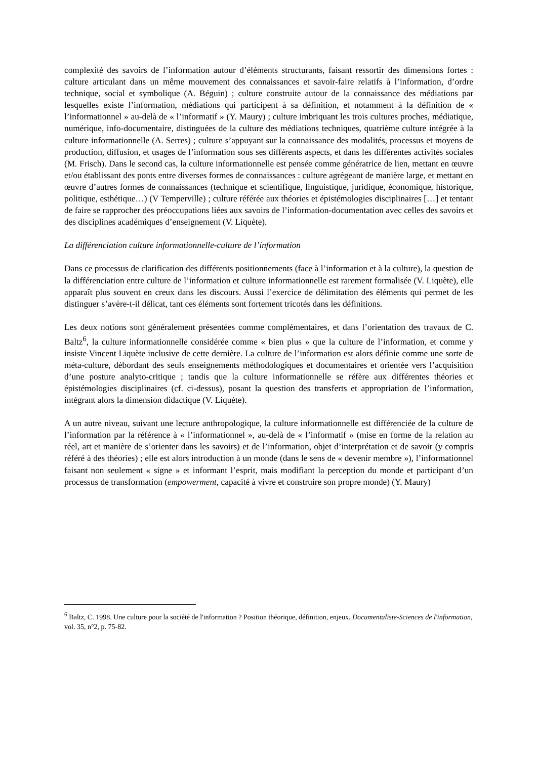complexité des savoirs de l’information autour d’éléments structurants, faisant ressortir des dimensions fortes : culture articulant dans un même mouvement des connaissances et savoir-faire relatifs à l’information, d’ordre technique, social et symbolique (A. Béguin) ; culture construite autour de la connaissance des médiations par lesquelles existe l’information, médiations qui participent à sa définition, et notamment à la définition de « l’informationnel » au-delà de « l’informatif » (Y. Maury) ; culture imbriquant les trois cultures proches, médiatique, numérique, info-documentaire, distinguées de la culture des médiations techniques, quatrième culture intégrée à la culture informationnelle (A. Serres) ; culture s’appuyant sur la connaissance des modalités, processus et moyens de production, diffusion, et usages de l’information sous ses différents aspects, et dans les différentes activités sociales (M. Frisch). Dans le second cas, la culture informationnelle est pensée comme génératrice de lien, mettant en œuvre et/ou établissant des ponts entre diverses formes de connaissances : culture agrégeant de manière large, et mettant en œuvre d’autres formes de connaissances (technique et scientifique, linguistique, juridique, économique, historique, politique, esthétique…) (V Temperville) ; culture référée aux théories et épistémologies disciplinaires […] et tentant de faire se rapprocher des préoccupations liées aux savoirs de l’information-documentation avec celles des savoirs et des disciplines académiques d’enseignement (V. Liquète).
La différenciation culture informationnelle-culture de l’information
Dans ce processus de clarification des différents positionnements (face à l’information et à la culture), la question de la différenciation entre culture de l’information et culture informationnelle est rarement formalisée (V. Liquète), elle apparaît plus souvent en creux dans les discours. Aussi l’exercice de délimitation des éléments qui permet de les distinguer s’avère-t-il délicat, tant ces éléments sont fortement tricotés dans les définitions.
Les deux notions sont généralement présentées comme complémentaires, et dans l’orientation des travaux de C. Baltz<sup>6</sup>, la culture informationnelle considérée comme « bien plus » que la culture de l’information, et comme y insiste Vincent Liquète inclusive de cette dernière. La culture de l’information est alors définie comme une sorte de méta-culture, débordant des seuls enseignements méthodologiques et documentaires et orientée vers l’acquisition d’une posture analyto-critique ; tandis que la culture informationnelle se réfère aux différentes théories et épistémologies disciplinaires (cf. ci-dessus), posant la question des transferts et appropriation de l’information, intégrant alors la dimension didactique (V. Liquète).
A un autre niveau, suivant une lecture anthropologique, la culture informationnelle est différenciée de la culture de l’information par la référence à « l’informationnel », au-delà de « l’informatif » (mise en forme de la relation au réel, art et manière de s’orienter dans les savoirs) et de l’information, objet d’interprétation et de savoir (y compris référé à des théories) ; elle est alors introduction à un monde (dans le sens de « devenir membre »), l’informationnel faisant non seulement « signe » et informant l’esprit, mais modifiant la perception du monde et participant d’un processus de transformation (empowerment, capacité à vivre et construire son propre monde) (Y. Maury)
<sup>6</sup> Baltz, C. 1998. Une culture pour la société de l'information ? Position théorique, définition, enjeux. Documentaliste-Sciences de l'information, vol. 35, n°2, p. 75-82.